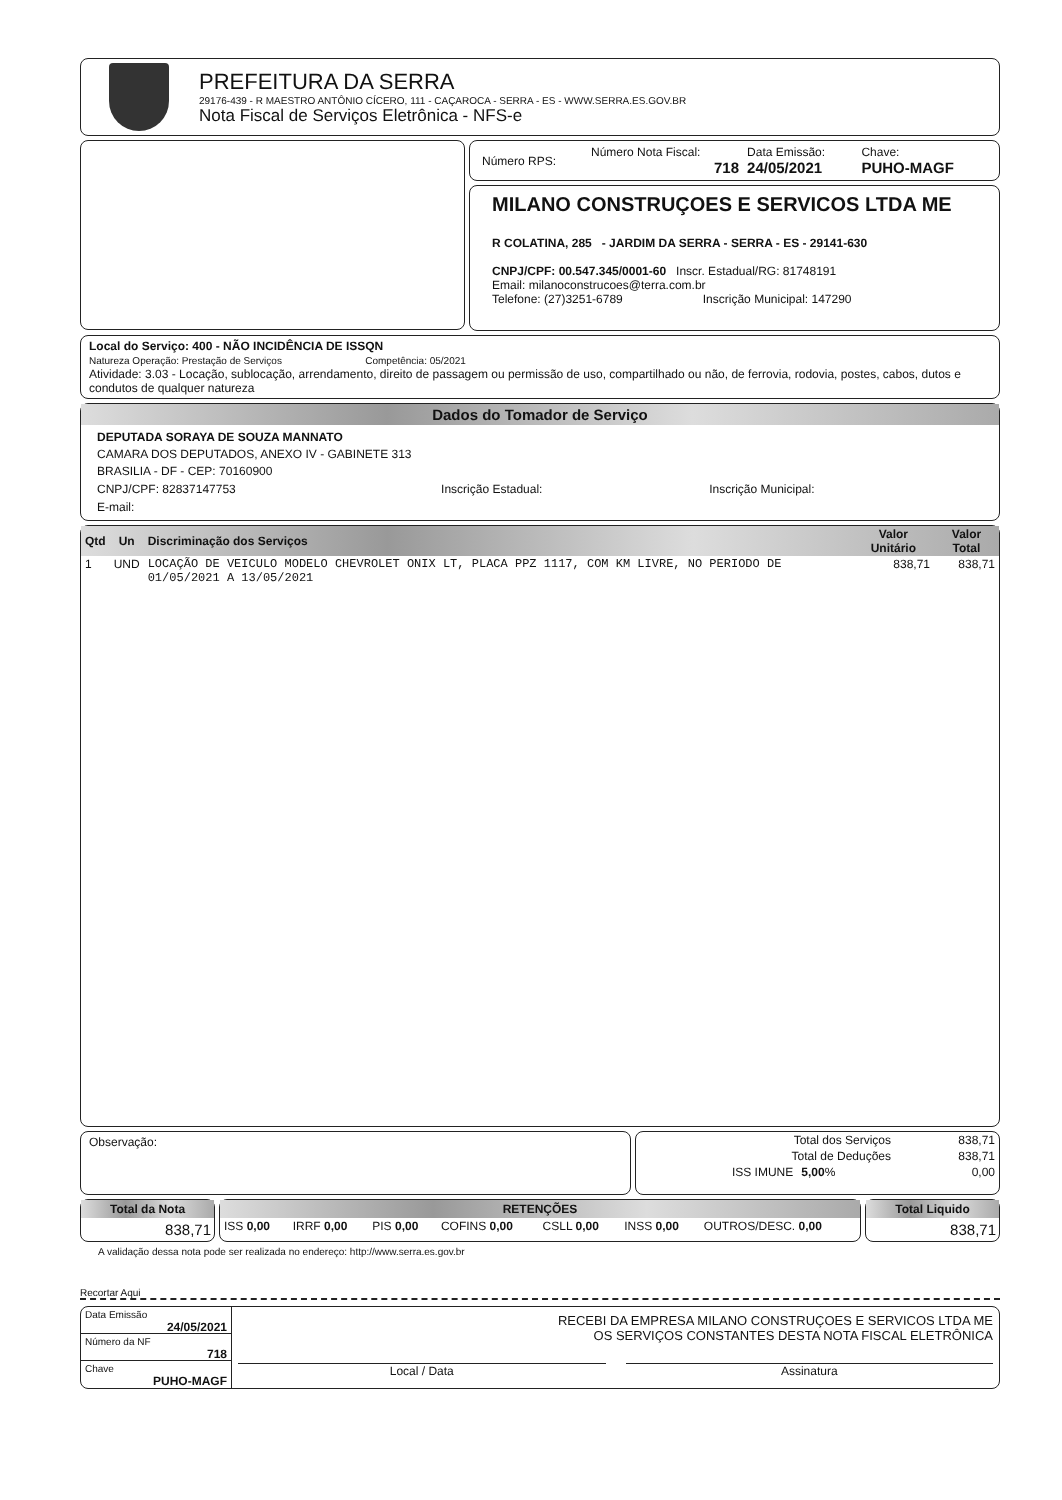PREFEITURA DA SERRA
29176-439 - R MAESTRO ANTÔNIO CÍCERO, 111 - CAÇAROCA - SERRA - ES - WWW.SERRA.ES.GOV.BR
Nota Fiscal de Serviços Eletrônica - NFS-e
| Número RPS: | Número Nota Fiscal: 718 | Data Emissão: 24/05/2021 | Chave: PUHO-MAGF |
MILANO CONSTRUÇOES E SERVICOS LTDA ME
R COLATINA, 285 - JARDIM DA SERRA - SERRA - ES - 29141-630
CNPJ/CPF: 00.547.345/0001-60 Inscr. Estadual/RG: 81748191
Email: milanoconstrucoes@terra.com.br
Telefone: (27)3251-6789 Inscrição Municipal: 147290
Local do Serviço: 400 - NÃO INCIDÊNCIA DE ISSQN
Natureza Operação: Prestação de Serviços Competência: 05/2021
Atividade: 3.03 - Locação, sublocação, arrendamento, direito de passagem ou permissão de uso, compartilhado ou não, de ferrovia, rodovia, postes, cabos, dutos e condutos de qualquer natureza
Dados do Tomador de Serviço
DEPUTADA SORAYA DE SOUZA MANNATO
CAMARA DOS DEPUTADOS, ANEXO IV - GABINETE 313
BRASILIA - DF - CEP: 70160900
| CNPJ/CPF: 82837147753 | Inscrição Estadual: | Inscrição Municipal: |
E-mail:
| Qtd | Un | Discriminação dos Serviços | Valor Unitário | Valor Total |
| --- | --- | --- | --- | --- |
| 1 | UND | LOCAÇÃO DE VEICULO MODELO CHEVROLET ONIX LT, PLACA PPZ 1117, COM KM LIVRE, NO PERIODO DE 01/05/2021 A 13/05/2021 | 838,71 | 838,71 |
Observação:
| Total dos Serviços | | 838,71 |
| Total de Deduções | | 838,71 |
| ISS IMUNE | 5,00 % | 0,00 |
Total da Nota
838,71
RETENÇÕES
| ISS 0,00 | IRRF 0,00 | PIS 0,00 | COFINS 0,00 | CSLL 0,00 | INSS 0,00 | OUTROS/DESC. 0,00 |
Total Liquido
838,71
A validação dessa nota pode ser realizada no endereço: http://www.serra.es.gov.br
Recortar Aqui
Data Emissão
24/05/2021
Número da NF
718
Chave
PUHO-MAGF
RECEBI DA EMPRESA MILANO CONSTRUÇOES E SERVICOS LTDA ME
OS SERVIÇOS CONSTANTES DESTA NOTA FISCAL ELETRÔNICA
Local / Data Assinatura